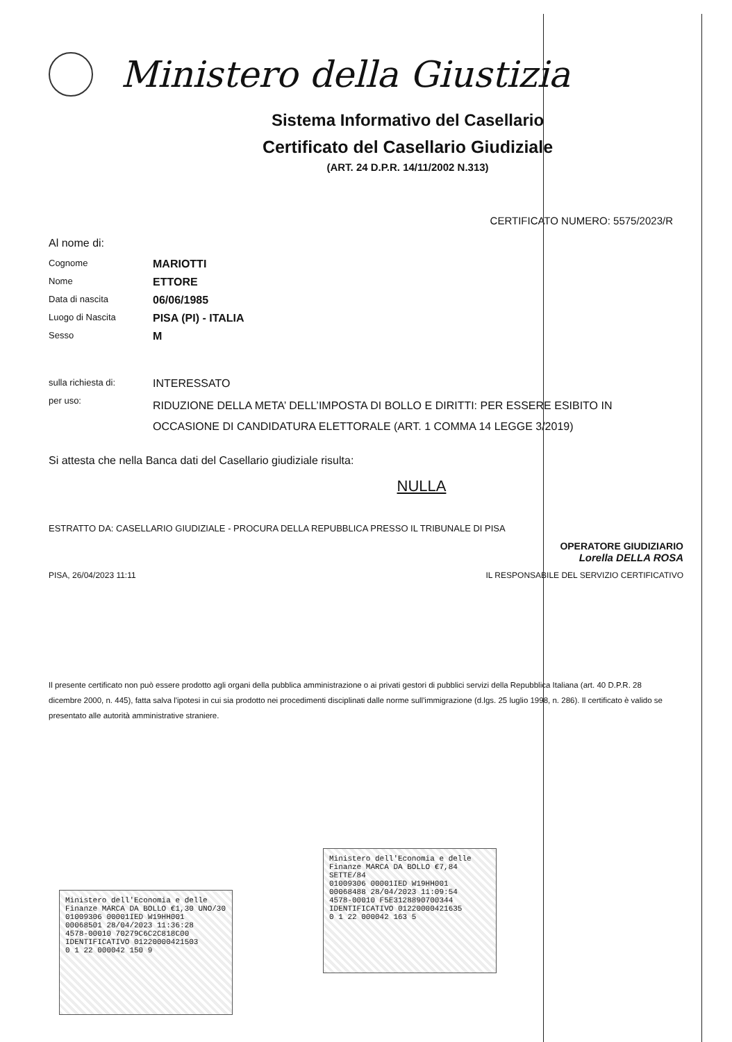Ministero della Giustizia
Sistema Informativo del Casellario
Certificato del Casellario Giudiziale
(ART. 24 D.P.R. 14/11/2002 N.313)
CERTIFICATO NUMERO: 5575/2023/R
Al nome di:
Cognome
MARIOTTI
Nome
ETTORE
Data di nascita
06/06/1985
Luogo di Nascita
PISA (PI) - ITALIA
Sesso
M
sulla richiesta di:
INTERESSATO
per uso:
RIDUZIONE DELLA META’ DELL’IMPOSTA DI BOLLO E DIRITTI: PER ESSERE ESIBITO IN OCCASIONE DI CANDIDATURA ELETTORALE (ART. 1 COMMA 14 LEGGE 3/2019)
Si attesta che nella Banca dati del Casellario giudiziale risulta:
NULLA
ESTRATTO DA: CASELLARIO GIUDIZIALE - PROCURA DELLA REPUBBLICA PRESSO IL TRIBUNALE DI PISA
OPERATORE GIUDIZIARIO
Lorella DELLA ROSA
PISA, 26/04/2023 11:11 IL RESPONSABILE DEL SERVIZIO CERTIFICATIVO
Il presente certificato non può essere prodotto agli organi della pubblica amministrazione o ai privati gestori di pubblici servizi della Repubblica Italiana (art. 40 D.P.R. 28 dicembre 2000, n. 445), fatta salva l'ipotesi in cui sia prodotto nei procedimenti disciplinati dalle norme sull'immigrazione (d.lgs. 25 luglio 1998, n. 286). Il certificato è valido se presentato alle autorità amministrative straniere.
Ministero dell'Economia e delle Finanze MARCA DA BOLLO €1,30 UNO/30
01009306 00001IED W19HH001
00068501 28/04/2023 11:36:28
4578-00010 70279C6C2C818C00
IDENTIFICATIVO 01220000421503
0 1 22 000042 150 9
Ministero dell'Economia e delle Finanze MARCA DA BOLLO €7,84 SETTE/84
01009306 00001IED W19HH001
00068488 28/04/2023 11:09:54
4578-00010 F5E3128890700344
IDENTIFICATIVO 01220000421635
0 1 22 000042 163 5